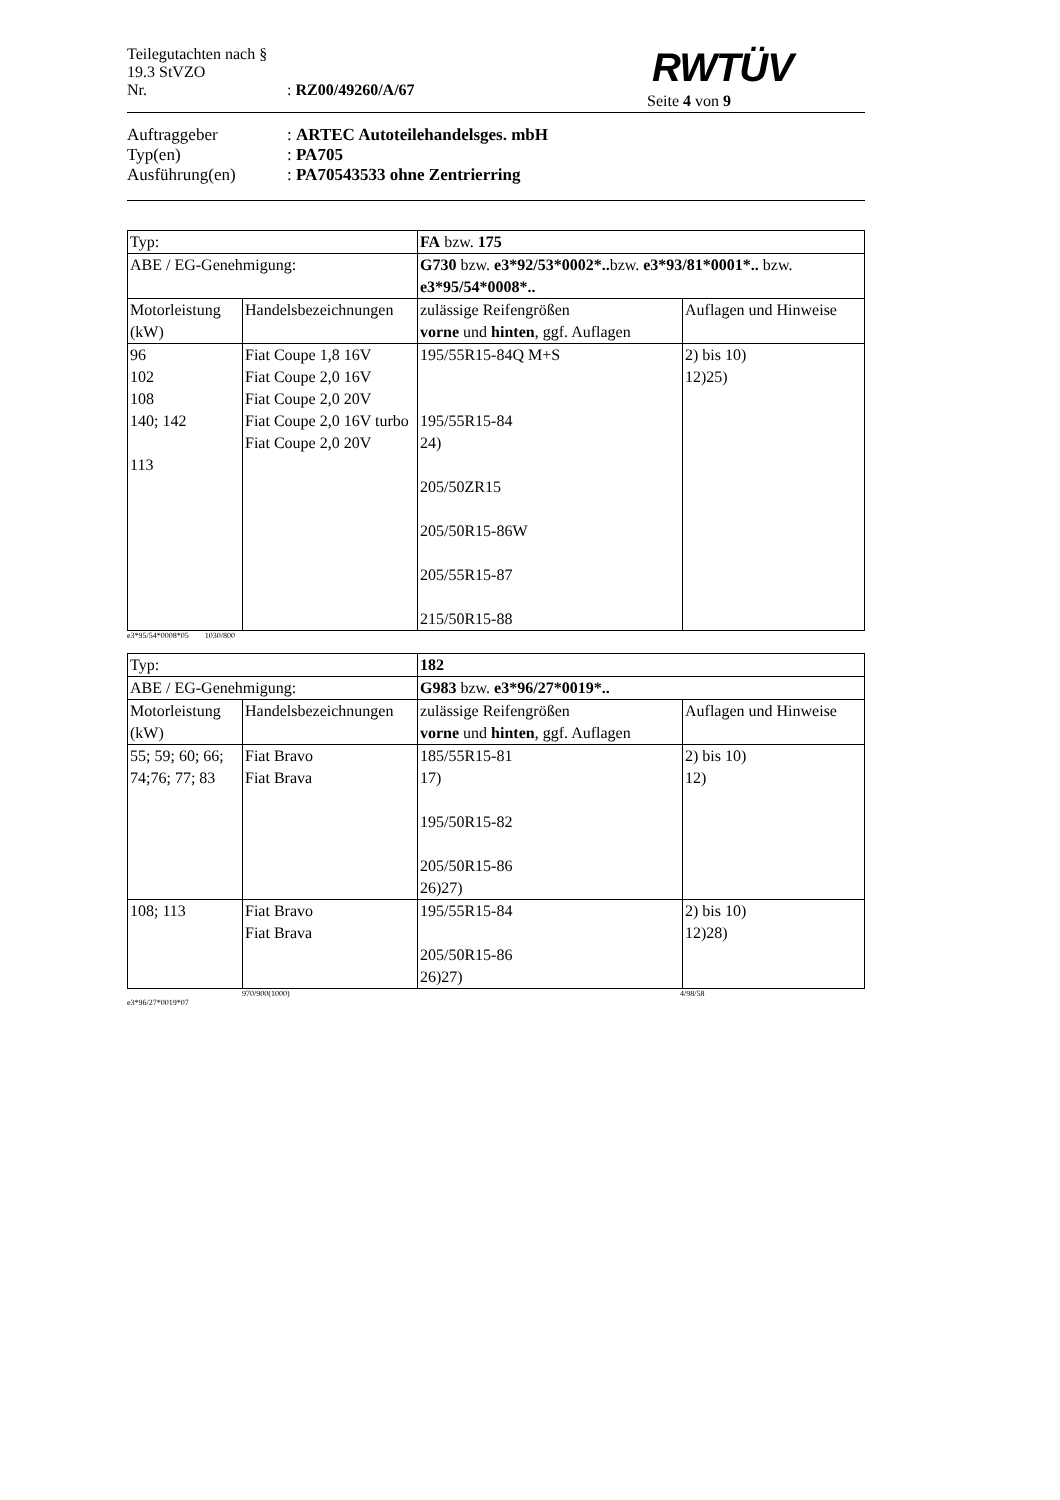Teilegutachten nach § 19.3 StVZO
Nr.: RZ00/49260/A/67
RWTÜV
Seite 4 von 9
Auftraggeber: ARTEC Autoteilehandelsges. mbH
Typ(en): PA705
Ausführung(en): PA70543533 ohne Zentrierring
| Typ: | | FA bzw. 175 | |
| ABE / EG-Genehmigung: | | G730 bzw. e3*92/53*0002*.. bzw. e3*93/81*0001*.. bzw. e3*95/54*0008*.. | |
| Motorleistung (kW) | Handelsbezeichnungen | zulässige Reifengrößen vorne und hinten , ggf. Auflagen | Auflagen und Hinweise |
| 96 102 108 140; 142 113 | Fiat Coupe 1,8 16V Fiat Coupe 2,0 16V Fiat Coupe 2,0 20V Fiat Coupe 2,0 16V turbo Fiat Coupe 2,0 20V | 195/55R15-84Q M+S 195/55R15-84 24) 205/50ZR15 205/50R15-86W 205/55R15-87 215/50R15-88 | 2) bis 10) 12)25) |
e3*95/54*0008*05 1030/800
| Typ: | | 182 | |
| ABE / EG-Genehmigung: | | G983 bzw. e3*96/27*0019*.. | |
| Motorleistung (kW) | Handelsbezeichnungen | zulässige Reifengrößen vorne und hinten , ggf. Auflagen | Auflagen und Hinweise |
| 55; 59; 60; 66; 74;76; 77; 83 | Fiat Bravo Fiat Brava | 185/55R15-81 17) 195/50R15-82 205/50R15-86 26)27) | 2) bis 10) 12) |
| 108; 113 | Fiat Bravo Fiat Brava | 195/55R15-84 205/50R15-86 26)27) | 2) bis 10) 12)28) |
970/900(1000) 4/98/58
e3*96/27*0019*07